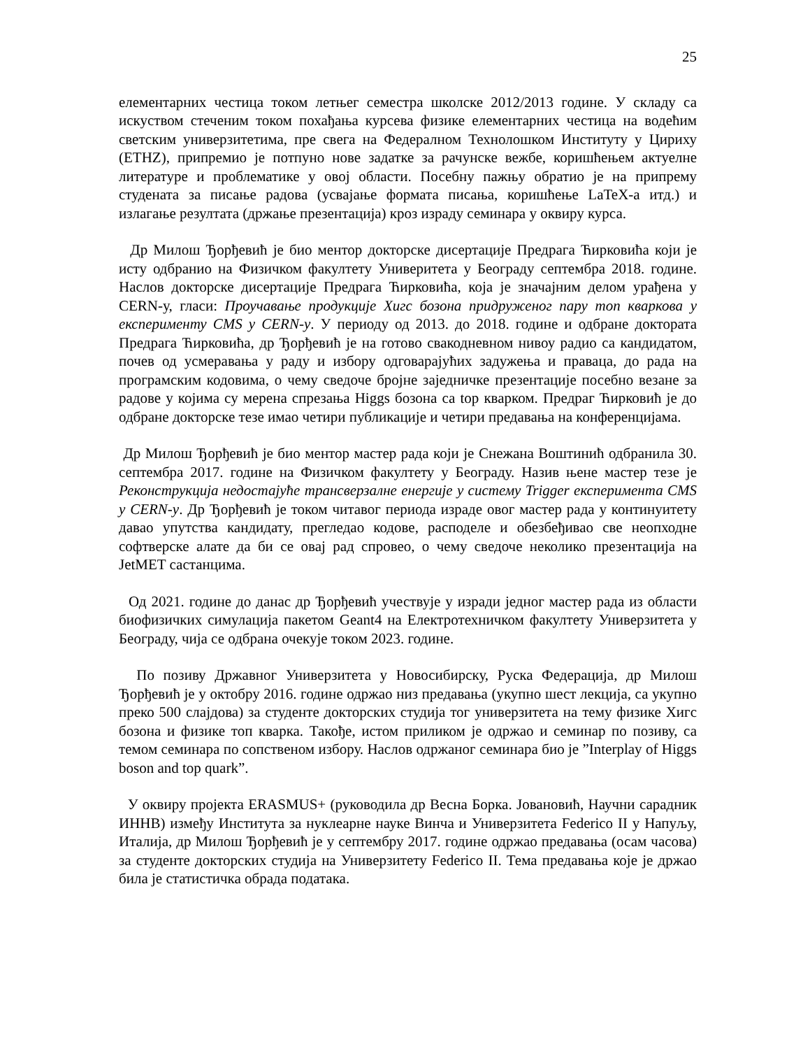25
елементарних честица током летњег семестра школске 2012/2013 године. У складу са искуством стеченим током похађања курсева физике елементарних честица на водећим светским универзитетима, пре свега на Федералном Технолошком Институту у Цириху (ETHZ), припремио је потпуно нове задатке за рачунске вежбе, коришћењем актуелне литературе и проблематике у овој области. Посебну пажњу обратио је на припрему студената за писање радова (усвајање формата писања, коришћење LaTeX-а итд.) и излагање резултата (држање презентација) кроз израду семинара у оквиру курса.
Др Милош Ђорђевић је био ментор докторске дисертације Предрага Ћирковића који је исту одбранио на Физичком факултету Универитета у Београду септембра 2018. године. Наслов докторске дисертације Предрага Ћирковића, која је значајним делом урађена у CERN-у, гласи: Проучавање продукције Хигс бозона придруженог пару топ кваркова у експерименту CMS у CERN-у. У периоду од 2013. до 2018. године и одбране доктората Предрага Ћирковића, др Ђорђевић је на готово свакодневном нивоу радио са кандидатом, почев од усмеравања у раду и избору одговарајућих задужења и праваца, до рада на програмским кодовима, о чему сведоче бројне заједничке презентације посебно везане за радове у којима су мерена спрезања Higgs бозона са top кварком. Предраг Ћирковић је до одбране докторске тезе имао четири публикације и четири предавања на конференцијама.
Др Милош Ђорђевић је био ментор мастер рада који је Снежана Воштинић одбранила 30. септембра 2017. године на Физичком факултету у Београду. Назив њене мастер тезе је Реконструкција недостајуће трансверзалне енергије у систему Trigger експеримента CMS у CERN-у. Др Ђорђевић је током читавог периода израде овог мастер рада у континуитету давао упутства кандидату, прегледао кодове, расподеле и обезбеђивао све неопходне софтверске алате да би се овај рад спровео, о чему сведоче неколико презентација на JetMET састанцима.
Од 2021. године до данас др Ђорђевић учествује у изради једног мастер рада из области биофизичких симулација пакетом Geant4 на Електротехничком факултету Универзитета у Београду, чија се одбрана очекује током 2023. године.
По позиву Државног Универзитета у Новосибирску, Руска Федерација, др Милош Ђорђевић је у октобру 2016. године одржао низ предавања (укупно шест лекција, са укупно преко 500 слајдова) за студенте докторских студија тог универзитета на тему физике Хигс бозона и физике топ кварка. Такође, истом приликом је одржао и семинар по позиву, са темом семинара по сопственом избору. Наслов одржаног семинара био је ”Interplay of Higgs boson and top quark”.
У оквиру пројекта ERASMUS+ (руководила др Весна Борка. Јовановић, Научни сарадник ИННВ) између Института за нуклеарне науке Винча и Универзитета Federico II у Напуљу, Италија, др Милош Ђорђевић је у септембру 2017. године одржао предавања (осам часова) за студенте докторских студија на Универзитету Federico II. Тема предавања које је држао била је статистичка обрада података.